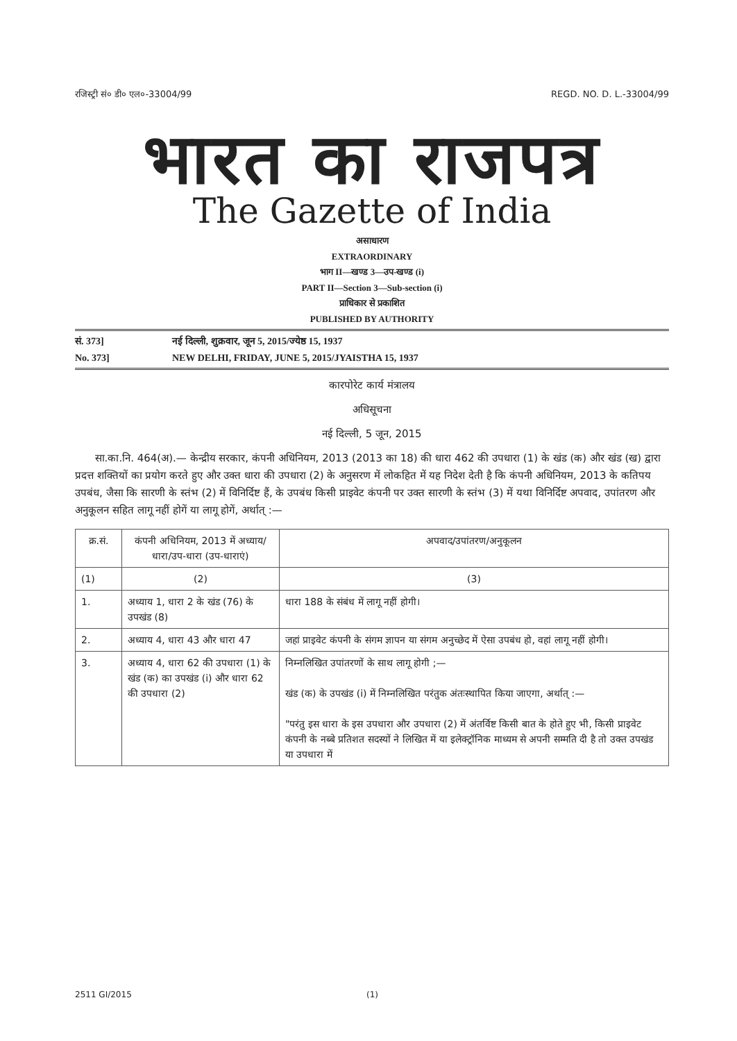रजिस्ट्री सं० डी० एल०-33004/99 REGD. NO. D. L.-33004/99
भारत का राजपत्र
The Gazette of India
असाधारण
EXTRAORDINARY
भाग II—खण्ड 3—उप-खण्ड (i)
PART II—Section 3—Sub-section (i)
प्राधिकार से प्रकाशित
PUBLISHED BY AUTHORITY
सं. 373] नई दिल्ली, शुक्रवार, जून 5, 2015/ज्येष्ठ 15, 1937
No. 373] NEW DELHI, FRIDAY, JUNE 5, 2015/JYAISTHA 15, 1937
कारपोरेट कार्य मंत्रालय
अधिसूचना
नई दिल्ली, 5 जून, 2015
सा.का.नि. 464(अ).— केन्द्रीय सरकार, कंपनी अधिनियम, 2013 (2013 का 18) की धारा 462 की उपधारा (1) के खंड (क) और खंड (ख) द्वारा प्रदत्त शक्तियों का प्रयोग करते हुए और उक्त धारा की उपधारा (2) के अनुसरण में लोकहित में यह निदेश देती है कि कंपनी अधिनियम, 2013 के कतिपय उपबंध, जैसा कि सारणी के स्तंभ (2) में विनिर्दिष्ट हैं, के उपबंध किसी प्राइवेट कंपनी पर उक्त सारणी के स्तंभ (3) में यथा विनिर्दिष्ट अपवाद, उपांतरण और अनुकूलन सहित लागू नहीं होगें या लागू होगें, अर्थात् :—
| क्र.सं. | कंपनी अधिनियम, 2013 में अध्याय/धारा/उप-धारा (उप-धाराएं) | अपवाद/उपांतरण/अनुकूलन |
| --- | --- | --- |
| (1) | (2) | (3) |
| 1. | अध्याय 1, धारा 2 के खंड (76) के उपखंड (8) | धारा 188 के संबंध में लागू नहीं होगी। |
| 2. | अध्याय 4, धारा 43 और धारा 47 | जहां प्राइवेट कंपनी के संगम ज्ञापन या संगम अनुच्छेद में ऐसा उपबंध हो, वहां लागू नहीं होगी। |
| 3. | अध्याय 4, धारा 62 की उपधारा (1) के खंड (क) का उपखंड (i) और धारा 62 की उपधारा (2) | निम्नलिखित उपांतरणों के साथ लागू होगी ;— खंड (क) के उपखंड (i) में निम्नलिखित परंतुक अंतःस्थापित किया जाएगा, अर्थात् :— "परंतु इस धारा के इस उपधारा और उपधारा (2) में अंतर्विष्ट किसी बात के होते हुए भी, किसी प्राइवेट कंपनी के नब्बे प्रतिशत सदस्यों ने लिखित में या इलेक्ट्रॉनिक माध्यम से अपनी सम्मति दी है तो उक्त उपखंड या उपधारा में |
2511 GI/2015 (1)